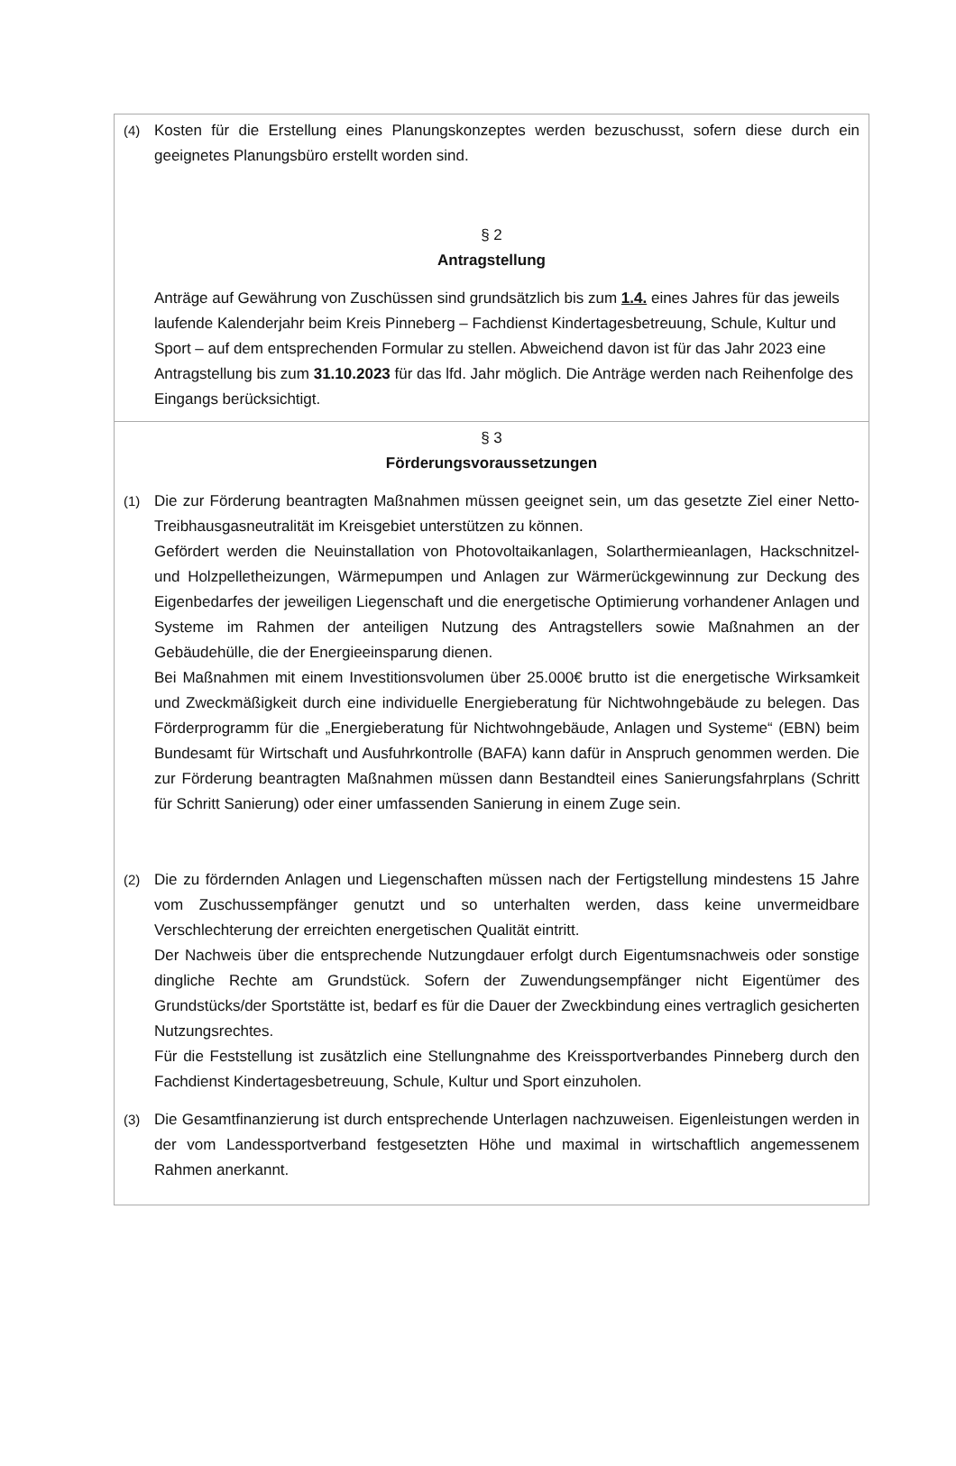(4) Kosten für die Erstellung eines Planungskonzeptes werden bezuschusst, sofern diese durch ein geeignetes Planungsbüro erstellt worden sind.
§ 2
Antragstellung
Anträge auf Gewährung von Zuschüssen sind grundsätzlich bis zum 1.4. eines Jahres für das jeweils laufende Kalenderjahr beim Kreis Pinneberg – Fachdienst Kindertagesbetreuung, Schule, Kultur und Sport – auf dem entsprechenden Formular zu stellen. Abweichend davon ist für das Jahr 2023 eine Antragstellung bis zum 31.10.2023 für das lfd. Jahr möglich. Die Anträge werden nach Reihenfolge des Eingangs berücksichtigt.
§ 3
Förderungsvoraussetzungen
(1) Die zur Förderung beantragten Maßnahmen müssen geeignet sein, um das gesetzte Ziel einer Netto-Treibhausgasneutralität im Kreisgebiet unterstützen zu können.
Gefördert werden die Neuinstallation von Photovoltaikanlagen, Solarthermieanlagen, Hackschnitzel- und Holzpelletheizungen, Wärmepumpen und Anlagen zur Wärmerückgewinnung zur Deckung des Eigenbedarfes der jeweiligen Liegenschaft und die energetische Optimierung vorhandener Anlagen und Systeme im Rahmen der anteiligen Nutzung des Antragstellers sowie Maßnahmen an der Gebäudehülle, die der Energieeinsparung dienen.
Bei Maßnahmen mit einem Investitionsvolumen über 25.000€ brutto ist die energetische Wirksamkeit und Zweckmäßigkeit durch eine individuelle Energieberatung für Nichtwohngebäude zu belegen. Das Förderprogramm für die „Energieberatung für Nichtwohngebäude, Anlagen und Systeme“ (EBN) beim Bundesamt für Wirtschaft und Ausfuhrkontrolle (BAFA) kann dafür in Anspruch genommen werden. Die zur Förderung beantragten Maßnahmen müssen dann Bestandteil eines Sanierungsfahrplans (Schritt für Schritt Sanierung) oder einer umfassenden Sanierung in einem Zuge sein.
(2) Die zu fördernden Anlagen und Liegenschaften müssen nach der Fertigstellung mindestens 15 Jahre vom Zuschussempfänger genutzt und so unterhalten werden, dass keine unvermeidbare Verschlechterung der erreichten energetischen Qualität eintritt.
Der Nachweis über die entsprechende Nutzungdauer erfolgt durch Eigentumsnachweis oder sonstige dingliche Rechte am Grundstück. Sofern der Zuwendungsempfänger nicht Eigentümer des Grundstücks/der Sportstätte ist, bedarf es für die Dauer der Zweckbindung eines vertraglich gesicherten Nutzungsrechtes.
Für die Feststellung ist zusätzlich eine Stellungnahme des Kreissportverbandes Pinneberg durch den Fachdienst Kindertagesbetreuung, Schule, Kultur und Sport einzuholen.
(3) Die Gesamtfinanzierung ist durch entsprechende Unterlagen nachzuweisen. Eigenleistungen werden in der vom Landessportverband festgesetzten Höhe und maximal in wirtschaftlich angemessenem Rahmen anerkannt.